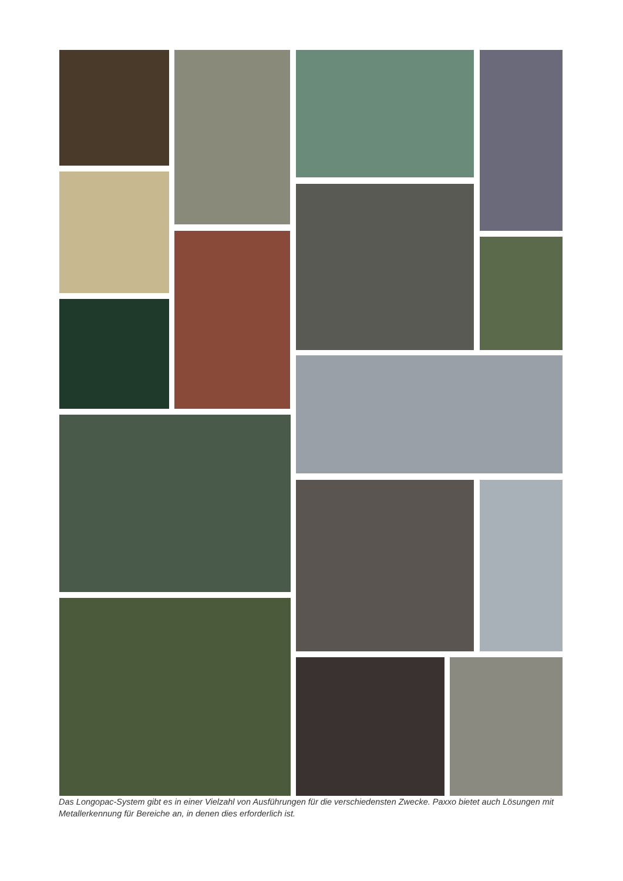Das Longopac-System gibt es in einer Vielzahl von Ausführungen für die verschiedensten Zwecke. Paxxo bietet auch Lösungen mit Metallerkennung für Bereiche an, in denen dies erforderlich ist.